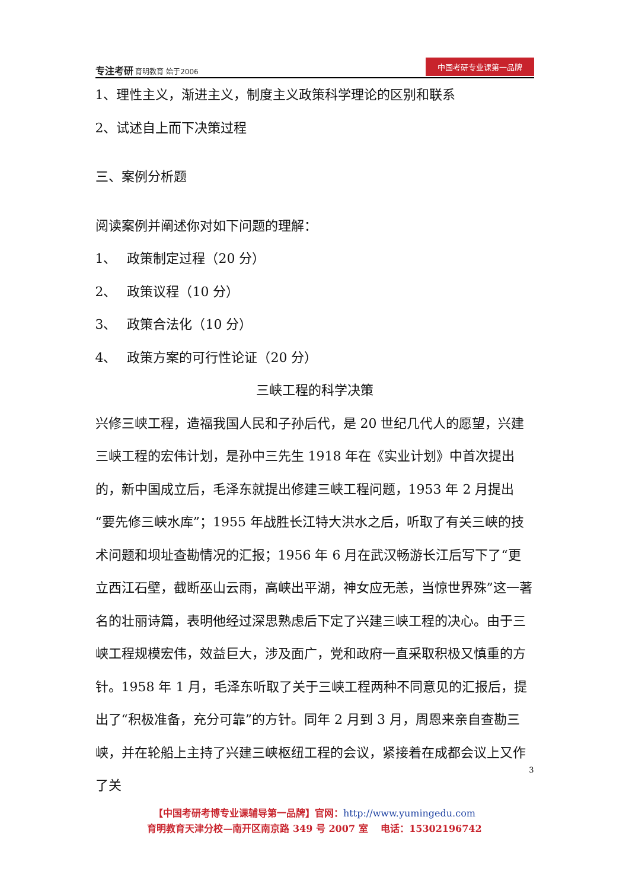专注考研 育明教育 始于2006
中国考研专业课第一品牌
1、理性主义，渐进主义，制度主义政策科学理论的区别和联系
2、试述自上而下决策过程
三、案例分析题
阅读案例并阐述你对如下问题的理解：
1、　 政策制定过程（20 分）
2、　 政策议程（10 分）
3、　 政策合法化（10 分）
4、　 政策方案的可行性论证（20 分）
三峡工程的科学决策
兴修三峡工程，造福我国人民和子孙后代，是 20 世纪几代人的愿望，兴建三峡工程的宏伟计划，是孙中三先生 1918 年在《实业计划》中首次提出的，新中国成立后，毛泽东就提出修建三峡工程问题，1953 年 2 月提出“要先修三峡水库”；1955 年战胜长江特大洪水之后，听取了有关三峡的技术问题和坝址查勘情况的汇报；1956 年 6 月在武汉畅游长江后写下了“更立西江石壁，截断巫山云雨，高峡出平湖，神女应无恙，当惊世界殊”这一著名的壮丽诗篇，表明他经过深思熟虑后下定了兴建三峡工程的决心。由于三峡工程规模宏伟，效益巨大，涉及面广，党和政府一直采取积极又慎重的方针。1958 年 1 月，毛泽东听取了关于三峡工程两种不同意见的汇报后，提出了“积极准备，充分可靠”的方针。同年 2 月到 3 月，周恩来亲自查勘三峡，并在轮船上主持了兴建三峡枢纽工程的会议，紧接着在成都会议上又作了关
【中国考研考博专业课辅导第一品牌】官网：http://www.yumingedu.com
育明教育天津分校—南开区南京路 349 号 2007 室　 电话：15302196742
3